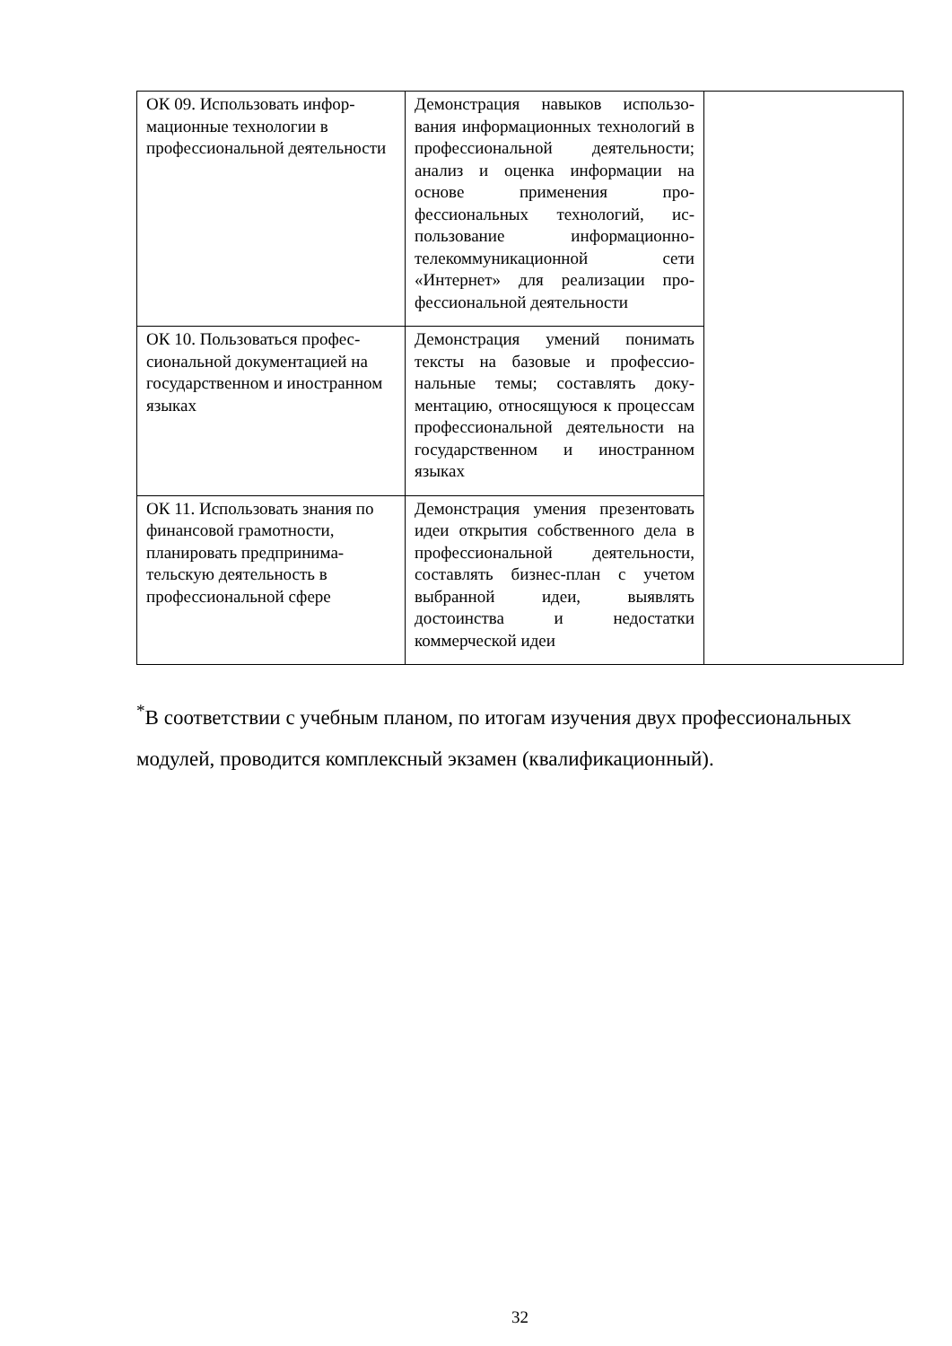| ОК 09. Использовать инфор­мационные технологии в профессиональной деятельно­сти | Демонстрация навыков использо­вания информационных техноло­гий в профессиональной деятель­ности; анализ и оценка информа­ции на основе применения про­фессиональных технологий, ис­пользование информационно-телекоммуникационной сети «Интернет» для реализации про­фессиональной деятельности | |
| ОК 10. Пользоваться профес­сиональной документацией на государственном и иностран­ном языках | Демонстрация умений понимать тексты на базовые и профессио­нальные темы; составлять доку­ментацию, относящуюся к про­цессам профессиональной дея­тельности на государственном и иностранном языках | |
| ОК 11. Использовать знания по финансовой грамотности, планировать предпринима­тельскую деятельность в профессиональной сфере | Демонстрация умения презенто­вать идеи открытия собственного дела в профессиональной дея­тельности, составлять бизнес-план с учетом выбранной идеи, выявлять достоинства и недо­статки коммерческой идеи | |
<sup>*</sup> В соответствии с учебным планом, по итогам изучения двух профессиональных модулей, проводится комплексный экзамен (квалификационный).
32